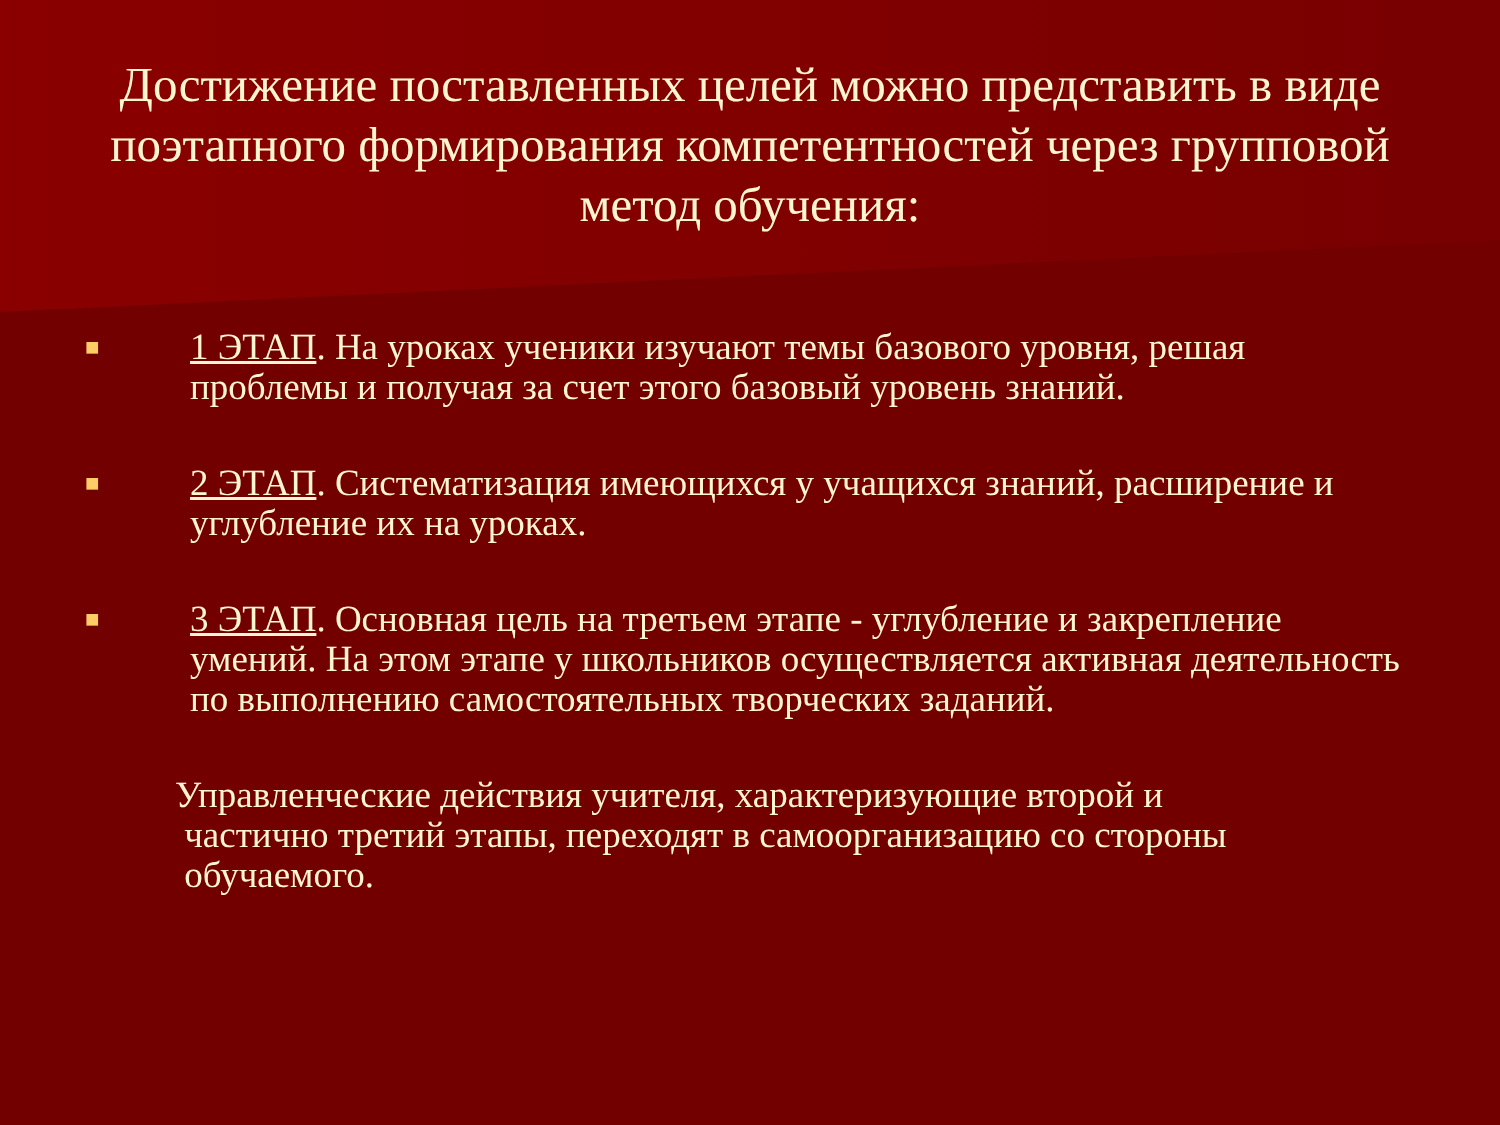Достижение поставленных целей можно представить в виде поэтапного формирования компетентностей через групповой метод обучения:
■
1 ЭТАП. На уроках ученики изучают темы базового уровня, решая проблемы и получая за счет этого базовый уровень знаний.
■
2 ЭТАП. Систематизация имеющихся у учащихся знаний, расширение и углубление их на уроках.
■
3 ЭТАП. Основная цель на третьем этапе - углубление и закрепление умений. На этом этапе у школьников осуществляется активная деятельность по выполнению самостоятельных творческих заданий.
Управленческие действия учителя, характеризующие второй и
частично третий этапы, переходят в самоорганизацию со стороны
обучаемого.